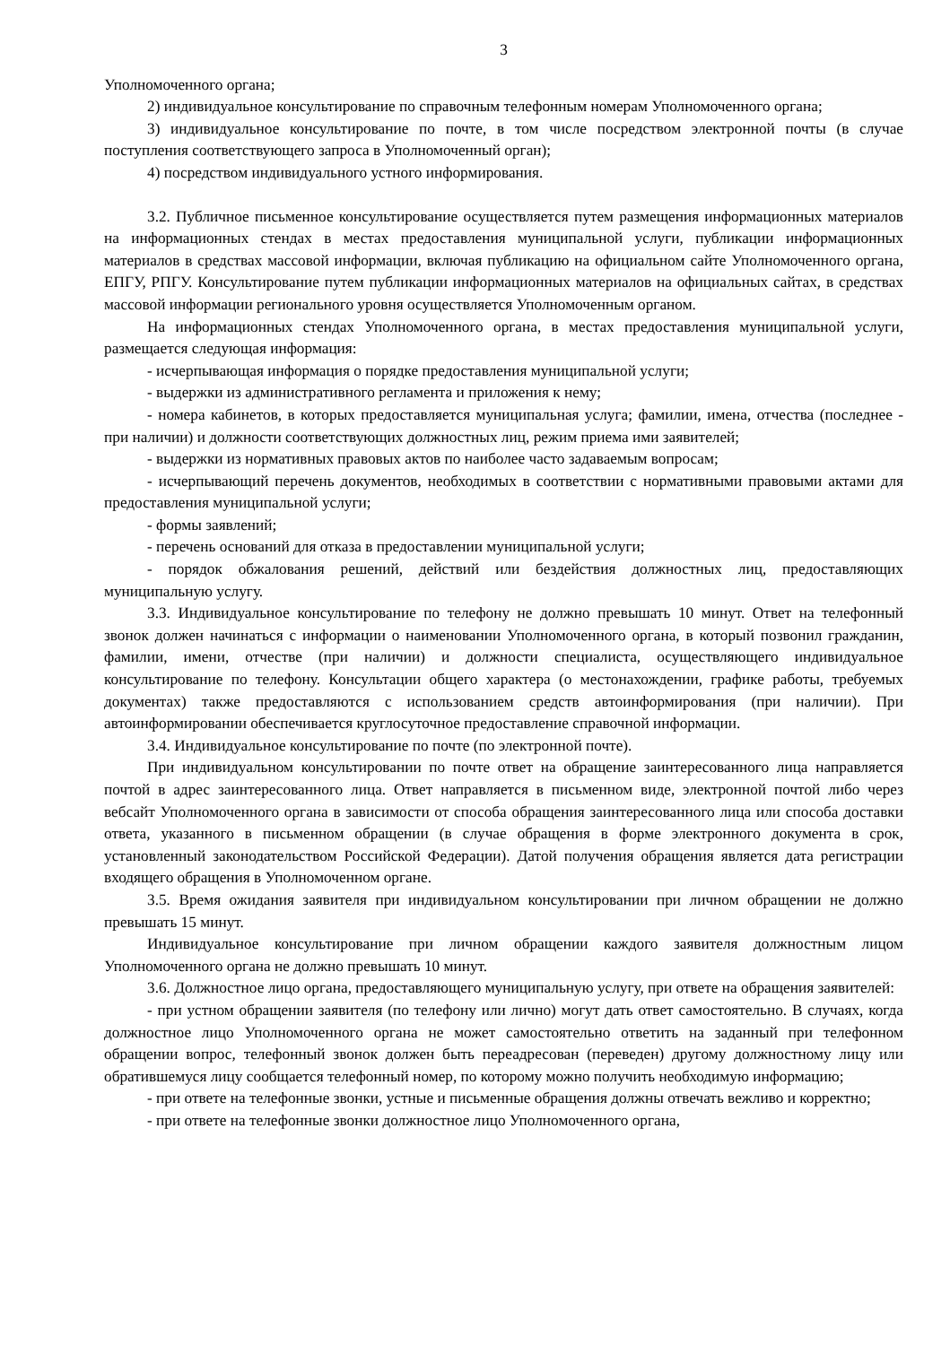3
Уполномоченного органа;
2) индивидуальное консультирование по справочным телефонным номерам Уполномоченного органа;
3) индивидуальное консультирование по почте, в том числе посредством электронной почты (в случае поступления соответствующего запроса в Уполномоченный орган);
4) посредством индивидуального устного информирования.
3.2. Публичное письменное консультирование осуществляется путем размещения информационных материалов на информационных стендах в местах предоставления муниципальной услуги, публикации информационных материалов в средствах массовой информации, включая публикацию на официальном сайте Уполномоченного органа, ЕПГУ, РПГУ. Консультирование путем публикации информационных материалов на официальных сайтах, в средствах массовой информации регионального уровня осуществляется Уполномоченным органом.
На информационных стендах Уполномоченного органа, в местах предоставления муниципальной услуги, размещается следующая информация:
- исчерпывающая информация о порядке предоставления муниципальной услуги;
- выдержки из административного регламента и приложения к нему;
- номера кабинетов, в которых предоставляется муниципальная услуга; фамилии, имена, отчества (последнее - при наличии) и должности соответствующих должностных лиц, режим приема ими заявителей;
- выдержки из нормативных правовых актов по наиболее часто задаваемым вопросам;
- исчерпывающий перечень документов, необходимых в соответствии с нормативными правовыми актами для предоставления муниципальной услуги;
- формы заявлений;
- перечень оснований для отказа в предоставлении муниципальной услуги;
- порядок обжалования решений, действий или бездействия должностных лиц, предоставляющих муниципальную услугу.
3.3. Индивидуальное консультирование по телефону не должно превышать 10 минут. Ответ на телефонный звонок должен начинаться с информации о наименовании Уполномоченного органа, в который позвонил гражданин, фамилии, имени, отчестве (при наличии) и должности специалиста, осуществляющего индивидуальное консультирование по телефону. Консультации общего характера (о местонахождении, графике работы, требуемых документах) также предоставляются с использованием средств автоинформирования (при наличии). При автоинформировании обеспечивается круглосуточное предоставление справочной информации.
3.4. Индивидуальное консультирование по почте (по электронной почте).
При индивидуальном консультировании по почте ответ на обращение заинтересованного лица направляется почтой в адрес заинтересованного лица. Ответ направляется в письменном виде, электронной почтой либо через вебсайт Уполномоченного органа в зависимости от способа обращения заинтересованного лица или способа доставки ответа, указанного в письменном обращении (в случае обращения в форме электронного документа в срок, установленный законодательством Российской Федерации). Датой получения обращения является дата регистрации входящего обращения в Уполномоченном органе.
3.5. Время ожидания заявителя при индивидуальном консультировании при личном обращении не должно превышать 15 минут.
Индивидуальное консультирование при личном обращении каждого заявителя должностным лицом Уполномоченного органа не должно превышать 10 минут.
3.6. Должностное лицо органа, предоставляющего муниципальную услугу, при ответе на обращения заявителей:
- при устном обращении заявителя (по телефону или лично) могут дать ответ самостоятельно. В случаях, когда должностное лицо Уполномоченного органа не может самостоятельно ответить на заданный при телефонном обращении вопрос, телефонный звонок должен быть переадресован (переведен) другому должностному лицу или обратившемуся лицу сообщается телефонный номер, по которому можно получить необходимую информацию;
- при ответе на телефонные звонки, устные и письменные обращения должны отвечать вежливо и корректно;
- при ответе на телефонные звонки должностное лицо Уполномоченного органа,